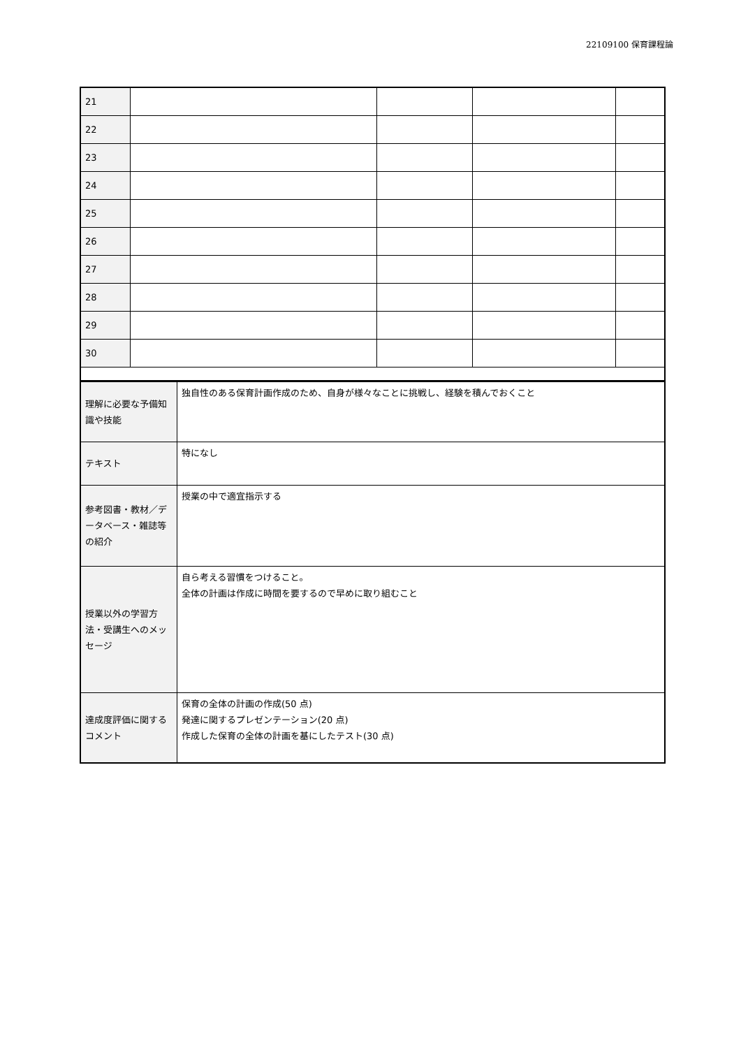22109100 保育課程論
| 21 | | | | |
| 22 | | | | |
| 23 | | | | |
| 24 | | | | |
| 25 | | | | |
| 26 | | | | |
| 27 | | | | |
| 28 | | | | |
| 29 | | | | |
| 30 | | | | |
| 理解に必要な予備知識や技能 | 独自性のある保育計画作成のため、自身が様々なことに挑戦し、経験を積んでおくこと |
| テキスト | 特になし |
| 参考図書・教材／データベース・雑誌等の紹介 | 授業の中で適宜指示する |
| 授業以外の学習方法・受講生へのメッセージ | 自ら考える習慣をつけること。 全体の計画は作成に時間を要するので早めに取り組むこと |
| 達成度評価に関するコメント | 保育の全体の計画の作成(50 点) 発達に関するプレゼンテーション(20 点) 作成した保育の全体の計画を基にしたテスト(30 点) |